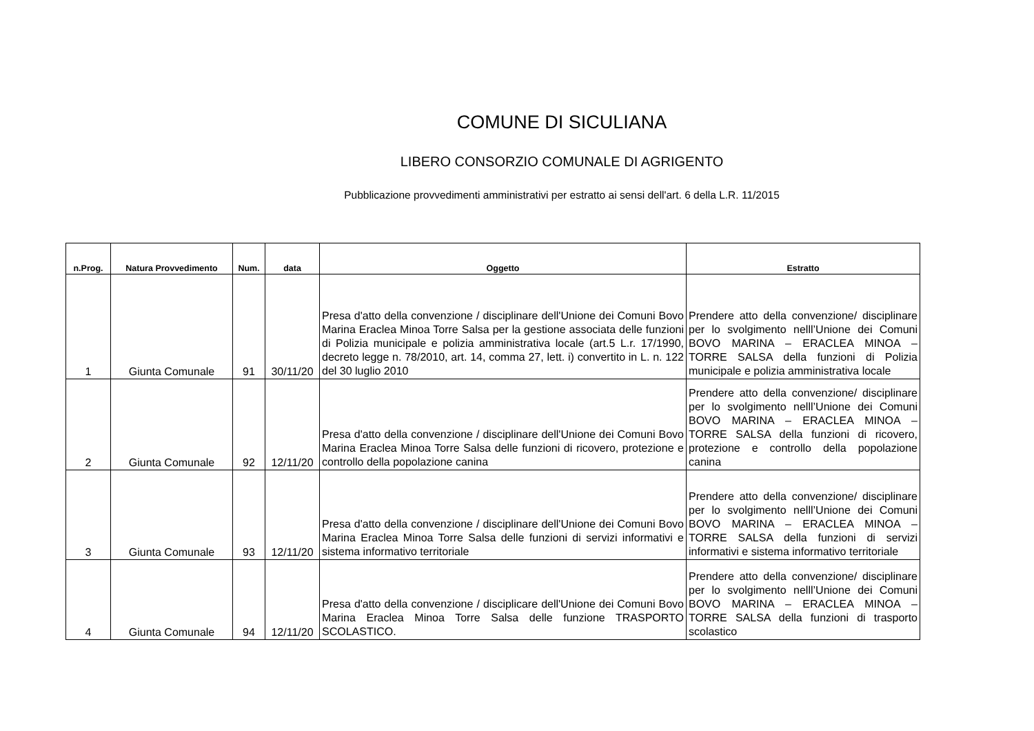COMUNE DI SICULIANA
LIBERO CONSORZIO COMUNALE DI AGRIGENTO
Pubblicazione provvedimenti amministrativi per estratto ai sensi dell'art. 6 della L.R. 11/2015
| n.Prog. | Natura Provvedimento | Num. | data | Oggetto | Estratto |
| --- | --- | --- | --- | --- | --- |
| 1 | Giunta Comunale | 91 | 30/11/20 | Presa d'atto della convenzione / disciplinare dell'Unione dei Comuni Bovo Marina Eraclea Minoa Torre Salsa per la gestione associata delle funzioni di Polizia municipale e polizia amministrativa locale (art.5 L.r. 17/1990, decreto legge n. 78/2010, art. 14, comma 27, lett. i) convertito in L. n. 122 del 30 luglio 2010 | Prendere atto della convenzione/ disciplinare per lo svolgimento nelll’Unione dei Comuni BOVO MARINA – ERACLEA MINOA – TORRE SALSA della funzioni di Polizia municipale e polizia amministrativa locale |
| 2 | Giunta Comunale | 92 | 12/11/20 | Presa d'atto della convenzione / disciplinare dell'Unione dei Comuni Bovo Marina Eraclea Minoa Torre Salsa delle funzioni di ricovero, protezione e controllo della popolazione canina | Prendere atto della convenzione/ disciplinare per lo svolgimento nelll’Unione dei Comuni BOVO MARINA – ERACLEA MINOA – TORRE SALSA della funzioni di ricovero, protezione e controllo della popolazione canina |
| 3 | Giunta Comunale | 93 | 12/11/20 | Presa d'atto della convenzione / disciplinare dell'Unione dei Comuni Bovo Marina Eraclea Minoa Torre Salsa delle funzioni di servizi informativi e sistema informativo territoriale | Prendere atto della convenzione/ disciplinare per lo svolgimento nelll’Unione dei Comuni BOVO MARINA – ERACLEA MINOA – TORRE SALSA della funzioni di servizi informativi e sistema informativo territoriale |
| 4 | Giunta Comunale | 94 | 12/11/20 | Presa d'atto della convenzione / disciplicare dell'Unione dei Comuni Bovo Marina Eraclea Minoa Torre Salsa delle funzione TRASPORTO SCOLASTICO. | Prendere atto della convenzione/ disciplinare per lo svolgimento nelll’Unione dei Comuni BOVO MARINA – ERACLEA MINOA – TORRE SALSA della funzioni di trasporto scolastico |